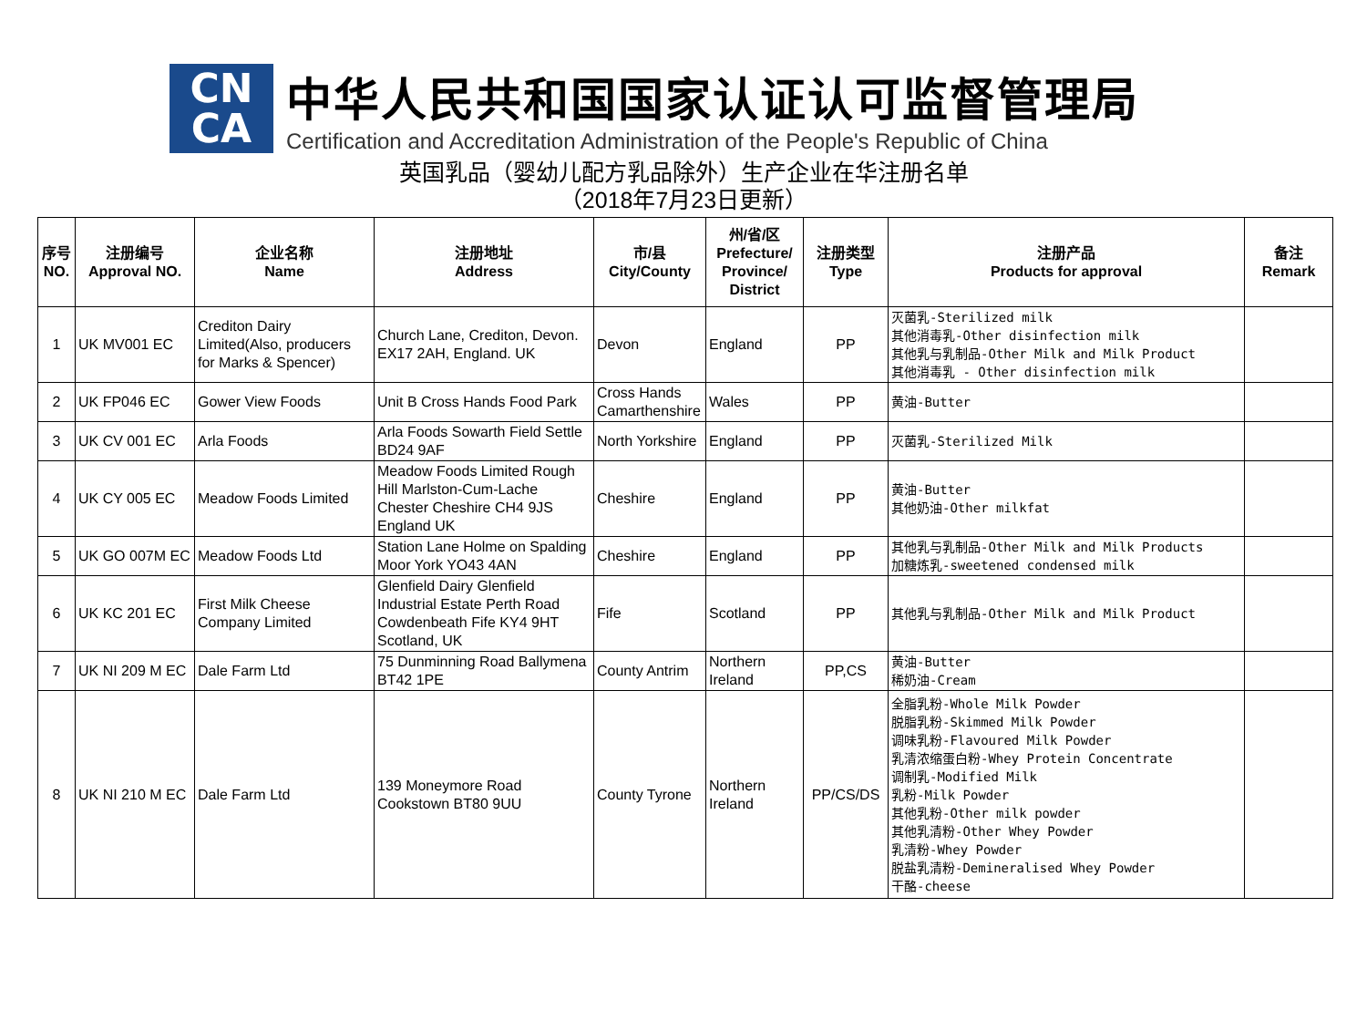CN
CA
中华人民共和国国家认证认可监督管理局
Certification and Accreditation Administration of the People's Republic of China
英国乳品（婴幼儿配方乳品除外）生产企业在华注册名单
（2018年7月23日更新）
| 序号 NO. | 注册编号 Approval NO. | 企业名称 Name | 注册地址 Address | 市/县 City/County | 州/省/区 Prefecture/ Province/ District | 注册类型 Type | 注册产品 Products for approval | 备注 Remark |
| --- | --- | --- | --- | --- | --- | --- | --- | --- |
| 1 | UK MV001 EC | Crediton Dairy Limited(Also, producers for Marks & Spencer) | Church Lane, Crediton, Devon. EX17 2AH, England. UK | Devon | England | PP | 灭菌乳-Sterilized milk 其他消毒乳-Other disinfection milk 其他乳与乳制品-Other Milk and Milk Product 其他消毒乳 - Other disinfection milk | |
| 2 | UK FP046 EC | Gower View Foods | Unit B Cross Hands Food Park | Cross Hands Camarthenshire | Wales | PP | 黄油-Butter | |
| 3 | UK CV 001 EC | Arla Foods | Arla Foods Sowarth Field Settle BD24 9AF | North Yorkshire | England | PP | 灭菌乳-Sterilized Milk | |
| 4 | UK CY 005 EC | Meadow Foods Limited | Meadow Foods Limited Rough Hill Marlston-Cum-Lache Chester Cheshire CH4 9JS England UK | Cheshire | England | PP | 黄油-Butter 其他奶油-Other milkfat | |
| 5 | UK GO 007M EC | Meadow Foods Ltd | Station Lane Holme on Spalding Moor York YO43 4AN | Cheshire | England | PP | 其他乳与乳制品-Other Milk and Milk Products 加糖炼乳-sweetened condensed milk | |
| 6 | UK KC 201 EC | First Milk Cheese Company Limited | Glenfield Dairy Glenfield Industrial Estate Perth Road Cowdenbeath Fife KY4 9HT Scotland, UK | Fife | Scotland | PP | 其他乳与乳制品-Other Milk and Milk Product | |
| 7 | UK NI 209 M EC | Dale Farm Ltd | 75 Dunminning Road Ballymena BT42 1PE | County Antrim | Northern Ireland | PP,CS | 黄油-Butter 稀奶油-Cream | |
| 8 | UK NI 210 M EC | Dale Farm Ltd | 139 Moneymore Road Cookstown BT80 9UU | County Tyrone | Northern Ireland | PP/CS/DS | 全脂乳粉-Whole Milk Powder 脱脂乳粉-Skimmed Milk Powder 调味乳粉-Flavoured Milk Powder 乳清浓缩蛋白粉-Whey Protein Concentrate 调制乳-Modified Milk 乳粉-Milk Powder 其他乳粉-Other milk powder 其他乳清粉-Other Whey Powder 乳清粉-Whey Powder 脱盐乳清粉-Demineralised Whey Powder 干酪-cheese | |